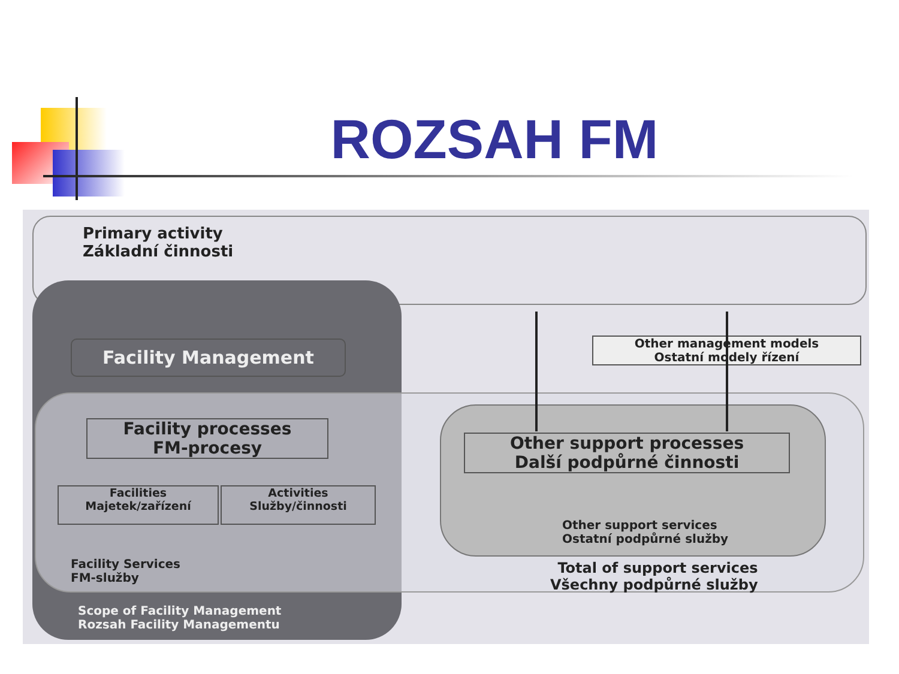ROZSAH FM
Primary activity
Základní činnosti
Facility Management
Other management models
Ostatní modely řízení
Facility processes
FM-procesy
Facilities
Majetek/zařízení
Activities
Služby/činnosti
Facility Services
FM-služby
Other support processes
Další podpůrné činnosti
Other support services
Ostatní podpůrné služby
Total of support services
Všechny podpůrné služby
Scope of Facility Management
Rozsah Facility Managementu